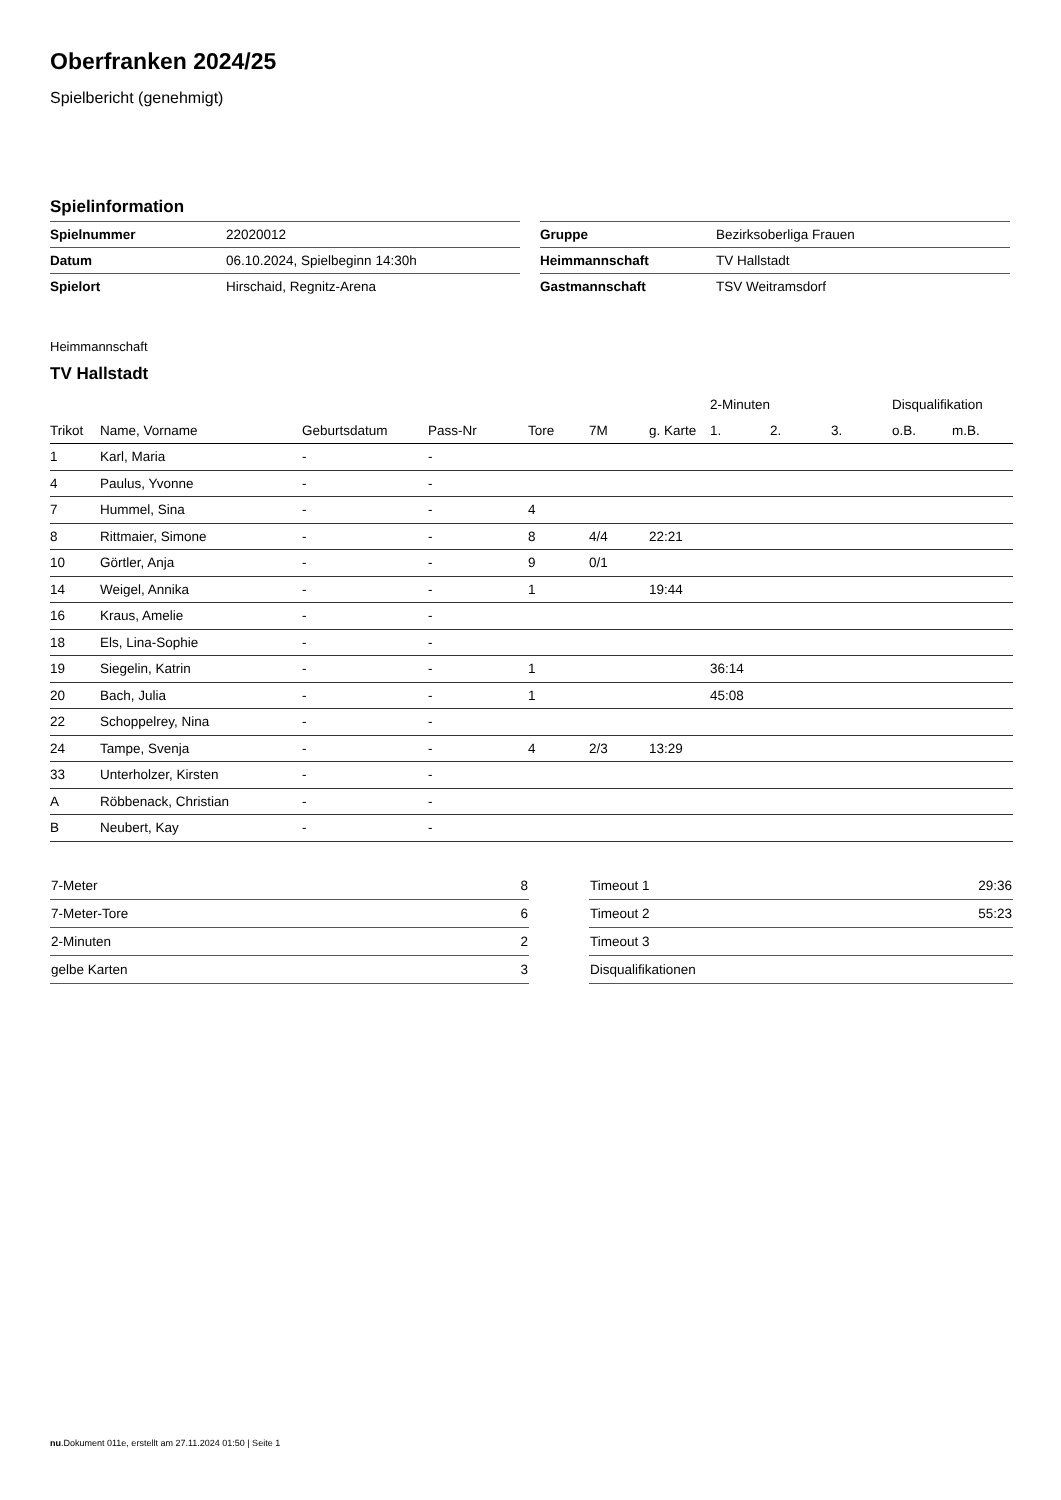Oberfranken 2024/25
Spielbericht (genehmigt)
Spielinformation
| Spielnummer | 22020012 |
| Datum | 06.10.2024, Spielbeginn 14:30h |
| Spielort | Hirschaid, Regnitz-Arena |
| Gruppe | Bezirksoberliga Frauen |
| Heimmannschaft | TV Hallstadt |
| Gastmannschaft | TSV Weitramsdorf |
Heimmannschaft
TV Hallstadt
| | | | | | | | 2-Minuten | | | Disqualifikation | |
| --- | --- | --- | --- | --- | --- | --- | --- | --- | --- | --- | --- |
| Trikot | Name, Vorname | Geburtsdatum | Pass-Nr | Tore | 7M | g. Karte | 1. | 2. | 3. | o.B. | m.B. |
| 1 | Karl, Maria | - | - | | | | | | | | |
| 4 | Paulus, Yvonne | - | - | | | | | | | | |
| 7 | Hummel, Sina | - | - | 4 | | | | | | | |
| 8 | Rittmaier, Simone | - | - | 8 | 4/4 | 22:21 | | | | | |
| 10 | Görtler, Anja | - | - | 9 | 0/1 | | | | | | |
| 14 | Weigel, Annika | - | - | 1 | | 19:44 | | | | | |
| 16 | Kraus, Amelie | - | - | | | | | | | | |
| 18 | Els, Lina-Sophie | - | - | | | | | | | | |
| 19 | Siegelin, Katrin | - | - | 1 | | | 36:14 | | | | |
| 20 | Bach, Julia | - | - | 1 | | | 45:08 | | | | |
| 22 | Schoppelrey, Nina | - | - | | | | | | | | |
| 24 | Tampe, Svenja | - | - | 4 | 2/3 | 13:29 | | | | | |
| 33 | Unterholzer, Kirsten | - | - | | | | | | | | |
| A | Röbbenack, Christian | - | - | | | | | | | | |
| B | Neubert, Kay | - | - | | | | | | | | |
| 7-Meter | 8 |
| 7-Meter-Tore | 6 |
| 2-Minuten | 2 |
| gelbe Karten | 3 |
| Timeout 1 | 29:36 |
| Timeout 2 | 55:23 |
| Timeout 3 | |
| Disqualifikationen | |
nu.Dokument 011e, erstellt am 27.11.2024 01:50 | Seite 1